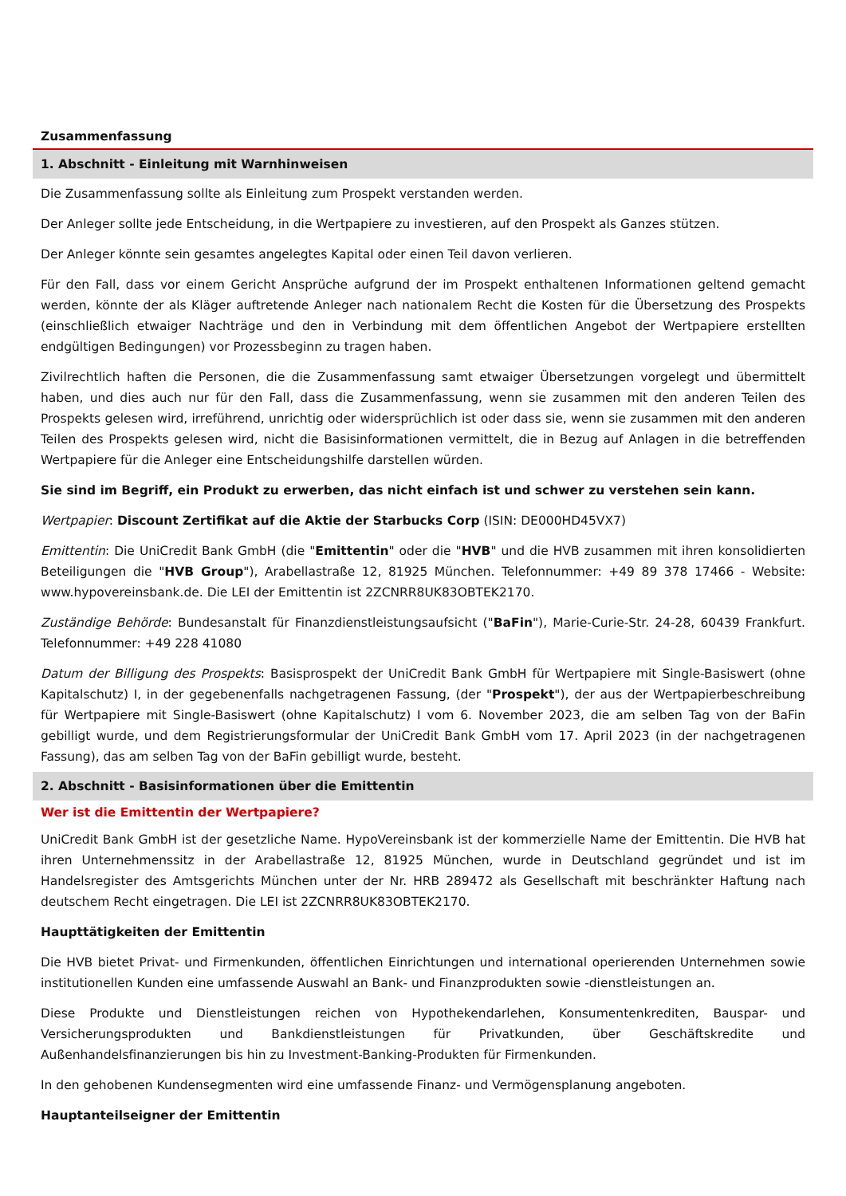Zusammenfassung
1. Abschnitt - Einleitung mit Warnhinweisen
Die Zusammenfassung sollte als Einleitung zum Prospekt verstanden werden.
Der Anleger sollte jede Entscheidung, in die Wertpapiere zu investieren, auf den Prospekt als Ganzes stützen.
Der Anleger könnte sein gesamtes angelegtes Kapital oder einen Teil davon verlieren.
Für den Fall, dass vor einem Gericht Ansprüche aufgrund der im Prospekt enthaltenen Informationen geltend gemacht werden, könnte der als Kläger auftretende Anleger nach nationalem Recht die Kosten für die Übersetzung des Prospekts (einschließlich etwaiger Nachträge und den in Verbindung mit dem öffentlichen Angebot der Wertpapiere erstellten endgültigen Bedingungen) vor Prozessbeginn zu tragen haben.
Zivilrechtlich haften die Personen, die die Zusammenfassung samt etwaiger Übersetzungen vorgelegt und übermittelt haben, und dies auch nur für den Fall, dass die Zusammenfassung, wenn sie zusammen mit den anderen Teilen des Prospekts gelesen wird, irreführend, unrichtig oder widersprüchlich ist oder dass sie, wenn sie zusammen mit den anderen Teilen des Prospekts gelesen wird, nicht die Basisinformationen vermittelt, die in Bezug auf Anlagen in die betreffenden Wertpapiere für die Anleger eine Entscheidungshilfe darstellen würden.
Sie sind im Begriff, ein Produkt zu erwerben, das nicht einfach ist und schwer zu verstehen sein kann.
Wertpapier: Discount Zertifikat auf die Aktie der Starbucks Corp (ISIN: DE000HD45VX7)
Emittentin: Die UniCredit Bank GmbH (die "Emittentin" oder die "HVB" und die HVB zusammen mit ihren konsolidierten Beteiligungen die "HVB Group"), Arabellastraße 12, 81925 München. Telefonnummer: +49 89 378 17466 - Website: www.hypovereinsbank.de. Die LEI der Emittentin ist 2ZCNRR8UK83OBTEK2170.
Zuständige Behörde: Bundesanstalt für Finanzdienstleistungsaufsicht ("BaFin"), Marie-Curie-Str. 24-28, 60439 Frankfurt. Telefonnummer: +49 228 41080
Datum der Billigung des Prospekts: Basisprospekt der UniCredit Bank GmbH für Wertpapiere mit Single-Basiswert (ohne Kapitalschutz) I, in der gegebenenfalls nachgetragenen Fassung, (der "Prospekt"), der aus der Wertpapierbeschreibung für Wertpapiere mit Single-Basiswert (ohne Kapitalschutz) I vom 6. November 2023, die am selben Tag von der BaFin gebilligt wurde, und dem Registrierungsformular der UniCredit Bank GmbH vom 17. April 2023 (in der nachgetragenen Fassung), das am selben Tag von der BaFin gebilligt wurde, besteht.
2. Abschnitt - Basisinformationen über die Emittentin
Wer ist die Emittentin der Wertpapiere?
UniCredit Bank GmbH ist der gesetzliche Name. HypoVereinsbank ist der kommerzielle Name der Emittentin. Die HVB hat ihren Unternehmenssitz in der Arabellastraße 12, 81925 München, wurde in Deutschland gegründet und ist im Handelsregister des Amtsgerichts München unter der Nr. HRB 289472 als Gesellschaft mit beschränkter Haftung nach deutschem Recht eingetragen. Die LEI ist 2ZCNRR8UK83OBTEK2170.
Haupttätigkeiten der Emittentin
Die HVB bietet Privat- und Firmenkunden, öffentlichen Einrichtungen und international operierenden Unternehmen sowie institutionellen Kunden eine umfassende Auswahl an Bank- und Finanzprodukten sowie -dienstleistungen an.
Diese Produkte und Dienstleistungen reichen von Hypothekendarlehen, Konsumentenkrediten, Bauspar- und Versicherungsprodukten und Bankdienstleistungen für Privatkunden, über Geschäftskredite und Außenhandelsfinanzierungen bis hin zu Investment-Banking-Produkten für Firmenkunden.
In den gehobenen Kundensegmenten wird eine umfassende Finanz- und Vermögensplanung angeboten.
Hauptanteilseigner der Emittentin